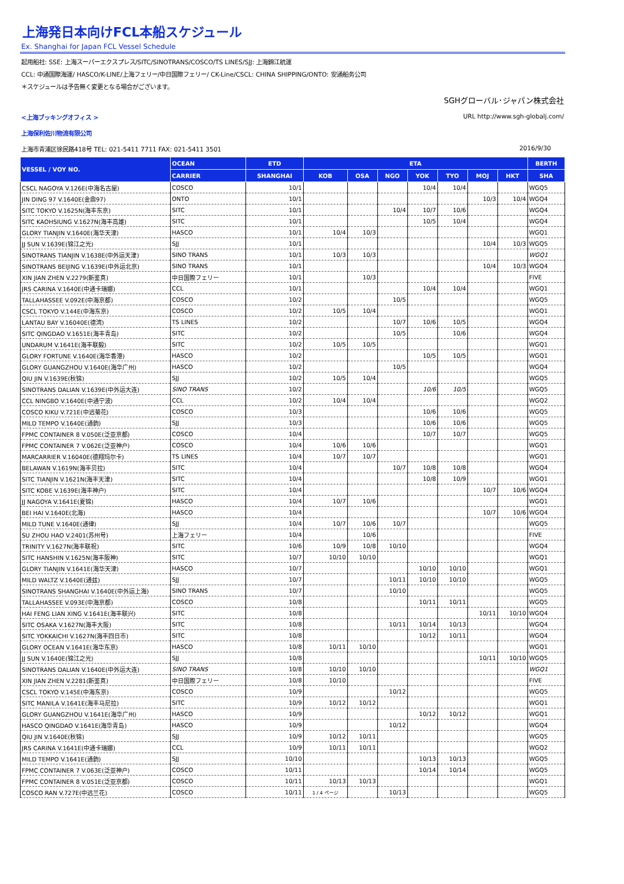上海発日本向けFCL本船スケジュール
Ex. Shanghai for Japan FCL Vessel Schedule
起用船社: SSE: 上海スーパーエクスプレス/SITC/SINOTRANS/COSCO/TS LINES/SJJ: 上海錦江航運
CCL: 中通国際海運/ HASCO/K-LINE/上海フェリー/中日国際フェリー/ CK-Line/CSCL: CHINA SHIPPING/ONTO: 安通船务公司
＊スケジュールは予告無く変更となる場合がございます。
SGHグローバル･ジャパン株式会社
<上海ブッキングオフィス > URL http://www.sgh-globalj.com/
上海保利佐川物流有限公司
上海市青浦区徐民路418号 TEL: 021-5411 7711 FAX: 021-5411 3501
2016/9/30
| VESSEL / VOY NO. | OCEAN | ETD | ETA | | | | | | | BERTH |
| --- | --- | --- | --- | --- | --- | --- | --- | --- | --- | --- |
| | CARRIER | SHANGHAI | KOB | OSA | NGO | YOK | TYO | MOJ | HKT | SHA |
| CSCL NAGOYA V.126E(中海名古屋) | COSCO | 10/1 | | | | 10/4 | 10/4 | | | WGQ5 |
| JIN DING 97 V.1640E(金鼎97) | ONTO | 10/1 | | | | | | 10/3 | 10/4 | WGQ4 |
| SITC TOKYO V.1625N(海丰东京) | SITC | 10/1 | | | 10/4 | 10/7 | 10/6 | | | WGQ4 |
| SITC KAOHSIUNG V.1627N(海丰高雄) | SITC | 10/1 | | | | 10/5 | 10/4 | | | WGQ4 |
| GLORY TIANJIN V.1640E(海华天津) | HASCO | 10/1 | 10/4 | 10/3 | | | | | | WGQ1 |
| JJ SUN V.1639E(锦江之光) | SJJ | 10/1 | | | | | | 10/4 | 10/3 | WGQ5 |
| SINOTRANS TIANJIN V.1638E(中外运天津) | SINO TRANS | 10/1 | 10/3 | 10/3 | | | | | | WGQ1 |
| SINOTRANS BEIJING V.1639E(中外运北京) | SINO TRANS | 10/1 | | | | | | 10/4 | 10/3 | WGQ4 |
| XIN JIAN ZHEN V.2279(新鉴真) | 中日国際フェリー | 10/1 | | 10/3 | | | | | | FIVE |
| JRS CARINA V.1640E(中通卡瑞娜) | CCL | 10/1 | | | | 10/4 | 10/4 | | | WGQ1 |
| TALLAHASSEE V.092E(中海京都) | COSCO | 10/2 | | | 10/5 | | | | | WGQ5 |
| CSCL TOKYO V.144E(中海东京) | COSCO | 10/2 | 10/5 | 10/4 | | | | | | WGQ1 |
| LANTAU BAY V.16040E(德湾) | TS LINES | 10/2 | | | 10/7 | 10/6 | 10/5 | | | WGQ4 |
| SITC QINGDAO V.1651E(海丰青岛) | SITC | 10/2 | | | 10/5 | | 10/6 | | | WGQ4 |
| UNDARUM V.1641E(海丰联毅) | SITC | 10/2 | 10/5 | 10/5 | | | | | | WGQ1 |
| GLORY FORTUNE V.1640E(海华香港) | HASCO | 10/2 | | | | 10/5 | 10/5 | | | WGQ1 |
| GLORY GUANGZHOU V.1640E(海华广州) | HASCO | 10/2 | | | 10/5 | | | | | WGQ4 |
| QIU JIN V.1639E(秋锦) | SJJ | 10/2 | 10/5 | 10/4 | | | | | | WGQ5 |
| SINOTRANS DALIAN V.1639E(中外运大连) | SINO TRANS | 10/2 | | | | 10/6 | 10/5 | | | WGQ5 |
| CCL NINGBO V.1640E(中通宁波) | CCL | 10/2 | 10/4 | 10/4 | | | | | | WGQ2 |
| COSCO KIKU V.721E(中远菊花) | COSCO | 10/3 | | | | 10/6 | 10/6 | | | WGQ5 |
| MILD TEMPO V.1640E(通韵) | SJJ | 10/3 | | | | 10/6 | 10/6 | | | WGQ5 |
| FPMC CONTAINER 8 V.050E(泛亚京都) | COSCO | 10/4 | | | | 10/7 | 10/7 | | | WGQ5 |
| FPMC CONTAINER 7 V.062E(泛亚神户) | COSCO | 10/4 | 10/6 | 10/6 | | | | | | WGQ1 |
| MARCARRIER V.16040E(德翔玛尔卡) | TS LINES | 10/4 | 10/7 | 10/7 | | | | | | WGQ1 |
| BELAWAN V.1619N(海丰贝拉) | SITC | 10/4 | | | 10/7 | 10/8 | 10/8 | | | WGQ4 |
| SITC TIANJIN V.1621N(海丰天津) | SITC | 10/4 | | | | 10/8 | 10/9 | | | WGQ1 |
| SITC KOBE V.1639E(海丰神户) | SITC | 10/4 | | | | | | 10/7 | 10/6 | WGQ4 |
| JJ NAGOYA V.1641E(夏锦) | HASCO | 10/4 | 10/7 | 10/6 | | | | | | WGQ1 |
| BEI HAI V.1640E(北海) | HASCO | 10/4 | | | | | | 10/7 | 10/6 | WGQ4 |
| MILD TUNE V.1640E(通律) | SJJ | 10/4 | 10/7 | 10/6 | 10/7 | | | | | WGQ5 |
| SU ZHOU HAO V.2401(苏州号) | 上海フェリー | 10/4 | | 10/6 | | | | | | FIVE |
| TRINITY V.1627N(海丰联祝) | SITC | 10/6 | 10/9 | 10/8 | 10/10 | | | | | WGQ4 |
| SITC HANSHIN V.1625N(海丰阪神) | SITC | 10/7 | 10/10 | 10/10 | | | | | | WGQ1 |
| GLORY TIANJIN V.1641E(海华天津) | HASCO | 10/7 | | | | 10/10 | 10/10 | | | WGQ1 |
| MILD WALTZ V.1640E(通兹) | SJJ | 10/7 | | | 10/11 | 10/10 | 10/10 | | | WGQ5 |
| SINOTRANS SHANGHAI V.1640E(中外运上海) | SINO TRANS | 10/7 | | | 10/10 | | | | | WGQ5 |
| TALLAHASSEE V.093E(中海京都) | COSCO | 10/8 | | | | 10/11 | 10/11 | | | WGQ5 |
| HAI FENG LIAN XING V.1641E(海丰联兴) | SITC | 10/8 | | | | | | 10/11 | 10/10 | WGQ4 |
| SITC OSAKA V.1627N(海丰大阪) | SITC | 10/8 | | | 10/11 | 10/14 | 10/13 | | | WGQ4 |
| SITC YOKKAICHI V.1627N(海丰四日市) | SITC | 10/8 | | | | 10/12 | 10/11 | | | WGQ4 |
| GLORY OCEAN V.1641E(海华东京) | HASCO | 10/8 | 10/11 | 10/10 | | | | | | WGQ1 |
| JJ SUN V.1640E(锦江之光) | SJJ | 10/8 | | | | | | 10/11 | 10/10 | WGQ5 |
| SINOTRANS DALIAN V.1640E(中外运大连) | SINO TRANS | 10/8 | 10/10 | 10/10 | | | | | | WGQ1 |
| XIN JIAN ZHEN V.2281(新鉴真) | 中日国際フェリー | 10/8 | 10/10 | | | | | | | FIVE |
| CSCL TOKYO V.145E(中海东京) | COSCO | 10/9 | | | 10/12 | | | | | WGQ5 |
| SITC MANILA V.1641E(海丰马尼拉) | SITC | 10/9 | 10/12 | 10/12 | | | | | | WGQ1 |
| GLORY GUANGZHOU V.1641E(海华广州) | HASCO | 10/9 | | | | 10/12 | 10/12 | | | WGQ1 |
| HASCO QINGDAO V.1641E(海华青岛) | HASCO | 10/9 | | | 10/12 | | | | | WGQ4 |
| QIU JIN V.1640E(秋锦) | SJJ | 10/9 | 10/12 | 10/11 | | | | | | WGQ5 |
| JRS CARINA V.1641E(中通卡瑞娜) | CCL | 10/9 | 10/11 | 10/11 | | | | | | WGQ2 |
| MILD TEMPO V.1641E(通韵) | SJJ | 10/10 | | | | 10/13 | 10/13 | | | WGQ5 |
| FPMC CONTAINER 7 V.063E(泛亚神户) | COSCO | 10/11 | | | | 10/14 | 10/14 | | | WGQ5 |
| FPMC CONTAINER 8 V.051E(泛亚京都) | COSCO | 10/11 | 10/13 | 10/13 | | | | | | WGQ1 |
| COSCO RAN V.727E(中远兰花) | COSCO | 10/11 | 1 / 4 ページ | | 10/13 | | | | | WGQ5 |